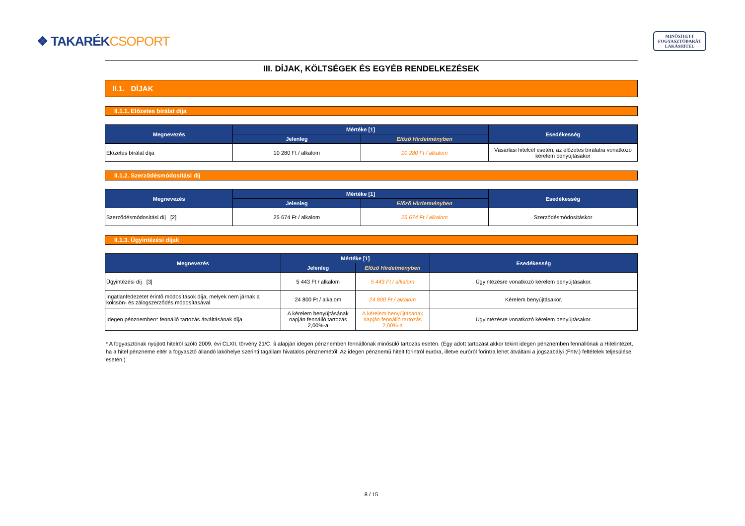❖ TAKARÉKCSOPORT
MINŐSÍTETT
FOGYASZTÓBARÁT
LAKÁSHITEL
III. DÍJAK, KÖLTSÉGEK ÉS EGYÉB RENDELKEZÉSEK
II.1. DÍJAK
II.1.1. Előzetes bírálat díja
| Megnevezés | Mértéke [1] | | Esedékesség |
| --- | --- | --- | --- |
| | Jelenleg | Előző Hirdetményben | |
| Előzetes bírálat díja | 10 280 Ft / alkalom | 10 280 Ft / alkalom | Vásárlási hitelcél esetén, az előzetes bírálatra vonatkozó kérelem benyújtásakor |
II.1.2. Szerződésmódosítási díj
| Megnevezés | Mértéke [1] | | Esedékesség |
| --- | --- | --- | --- |
| | Jelenleg | Előző Hirdetményben | |
| Szerződésmódosítási díj [2] | 25 674 Ft / alkalom | 25 674 Ft / alkalom | Szerződésmódosításkor |
II.1.3. Ügyintézési díjak
| Megnevezés | Mértéke [1] | | Esedékesség |
| --- | --- | --- | --- |
| | Jelenleg | Előző Hirdetményben | |
| Ügyintézési díj [3] | 5 443 Ft / alkalom | 5 443 Ft / alkalom | Ügyintézésre vonatkozó kérelem benyújtásakor. |
| Ingatlanfedezetet érintő módosítások díja, melyek nem járnak a kölcsön- és zálogszerződés módosításával | 24 800 Ft / alkalom | 24 800 Ft / alkalom | Kérelem benyújtásakor. |
| Idegen pénznemben* fennálló tartozás átváltásának díja | A kérelem benyújtásának napján fennálló tartozás 2,00%-a | A kérelem benyújtásának napján fennálló tartozás 2,00%-a | Ügyintézésre vonatkozó kérelem benyújtásakor. |
* A fogyasztónak nyújtott hitelről szóló 2009. évi CLXII. törvény 21/C. § alapján idegen pénznemben fennállónak minősülő tartozás esetén. (Egy adott tartozást akkor tekint idegen pénznemben fennállónak a Hitelintézet, ha a hitel pénzneme eltér a fogyasztó állandó lakóhelye szerinti tagállam hivatalos pénznemétől. Az idegen pénznemű hitelt forintról euróra, illetve euróról forintra lehet átváltani a jogszabályi (Fhtv.) feltételek teljesülése esetén.)
8 / 15